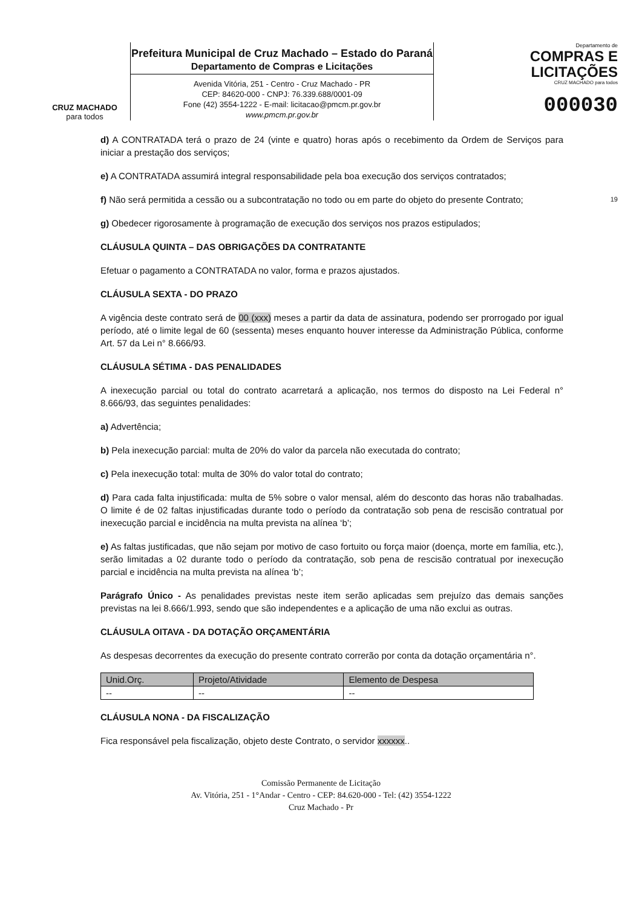CRUZ MACHADO
para todos
Prefeitura Municipal de Cruz Machado – Estado do Paraná
Departamento de Compras e Licitações
Avenida Vitória, 251 - Centro - Cruz Machado - PR
CEP: 84620-000 - CNPJ: 76.339.688/0001-09
Fone (42) 3554-1222 - E-mail: licitacao@pmcm.pr.gov.br
www.pmcm.pr.gov.br
Departamento de
COMPRAS E
LICITAÇÕES
CRUZ MACHADO para todos
000030
d) A CONTRATADA terá o prazo de 24 (vinte e quatro) horas após o recebimento da Ordem de Serviços para iniciar a prestação dos serviços;
e) A CONTRATADA assumirá integral responsabilidade pela boa execução dos serviços contratados;
f) Não será permitida a cessão ou a subcontratação no todo ou em parte do objeto do presente Contrato; 19
g) Obedecer rigorosamente à programação de execução dos serviços nos prazos estipulados;
CLÁUSULA QUINTA – DAS OBRIGAÇÕES DA CONTRATANTE
Efetuar o pagamento a CONTRATADA no valor, forma e prazos ajustados.
CLÁUSULA SEXTA - DO PRAZO
A vigência deste contrato será de 00 (xxx) meses a partir da data de assinatura, podendo ser prorrogado por igual período, até o limite legal de 60 (sessenta) meses enquanto houver interesse da Administração Pública, conforme Art. 57 da Lei n° 8.666/93.
CLÁUSULA SÉTIMA - DAS PENALIDADES
A inexecução parcial ou total do contrato acarretará a aplicação, nos termos do disposto na Lei Federal n° 8.666/93, das seguintes penalidades:
a) Advertência;
b) Pela inexecução parcial: multa de 20% do valor da parcela não executada do contrato;
c) Pela inexecução total: multa de 30% do valor total do contrato;
d) Para cada falta injustificada: multa de 5% sobre o valor mensal, além do desconto das horas não trabalhadas. O limite é de 02 faltas injustificadas durante todo o período da contratação sob pena de rescisão contratual por inexecução parcial e incidência na multa prevista na alínea ‘b’;
e) As faltas justificadas, que não sejam por motivo de caso fortuito ou força maior (doença, morte em família, etc.), serão limitadas a 02 durante todo o período da contratação, sob pena de rescisão contratual por inexecução parcial e incidência na multa prevista na alínea ‘b’;
Parágrafo Único - As penalidades previstas neste item serão aplicadas sem prejuízo das demais sanções previstas na lei 8.666/1.993, sendo que são independentes e a aplicação de uma não exclui as outras.
CLÁUSULA OITAVA - DA DOTAÇÃO ORÇAMENTÁRIA
As despesas decorrentes da execução do presente contrato correrão por conta da dotação orçamentária n°.
| Unid.Orç. | Projeto/Atividade | Elemento de Despesa |
| --- | --- | --- |
| -- | -- | -- |
CLÁUSULA NONA - DA FISCALIZAÇÃO
Fica responsável pela fiscalização, objeto deste Contrato, o servidor xxxxxx..
Comissão Permanente de Licitação
Av. Vitória, 251 - 1°Andar - Centro - CEP: 84.620-000 - Tel: (42) 3554-1222
Cruz Machado - Pr